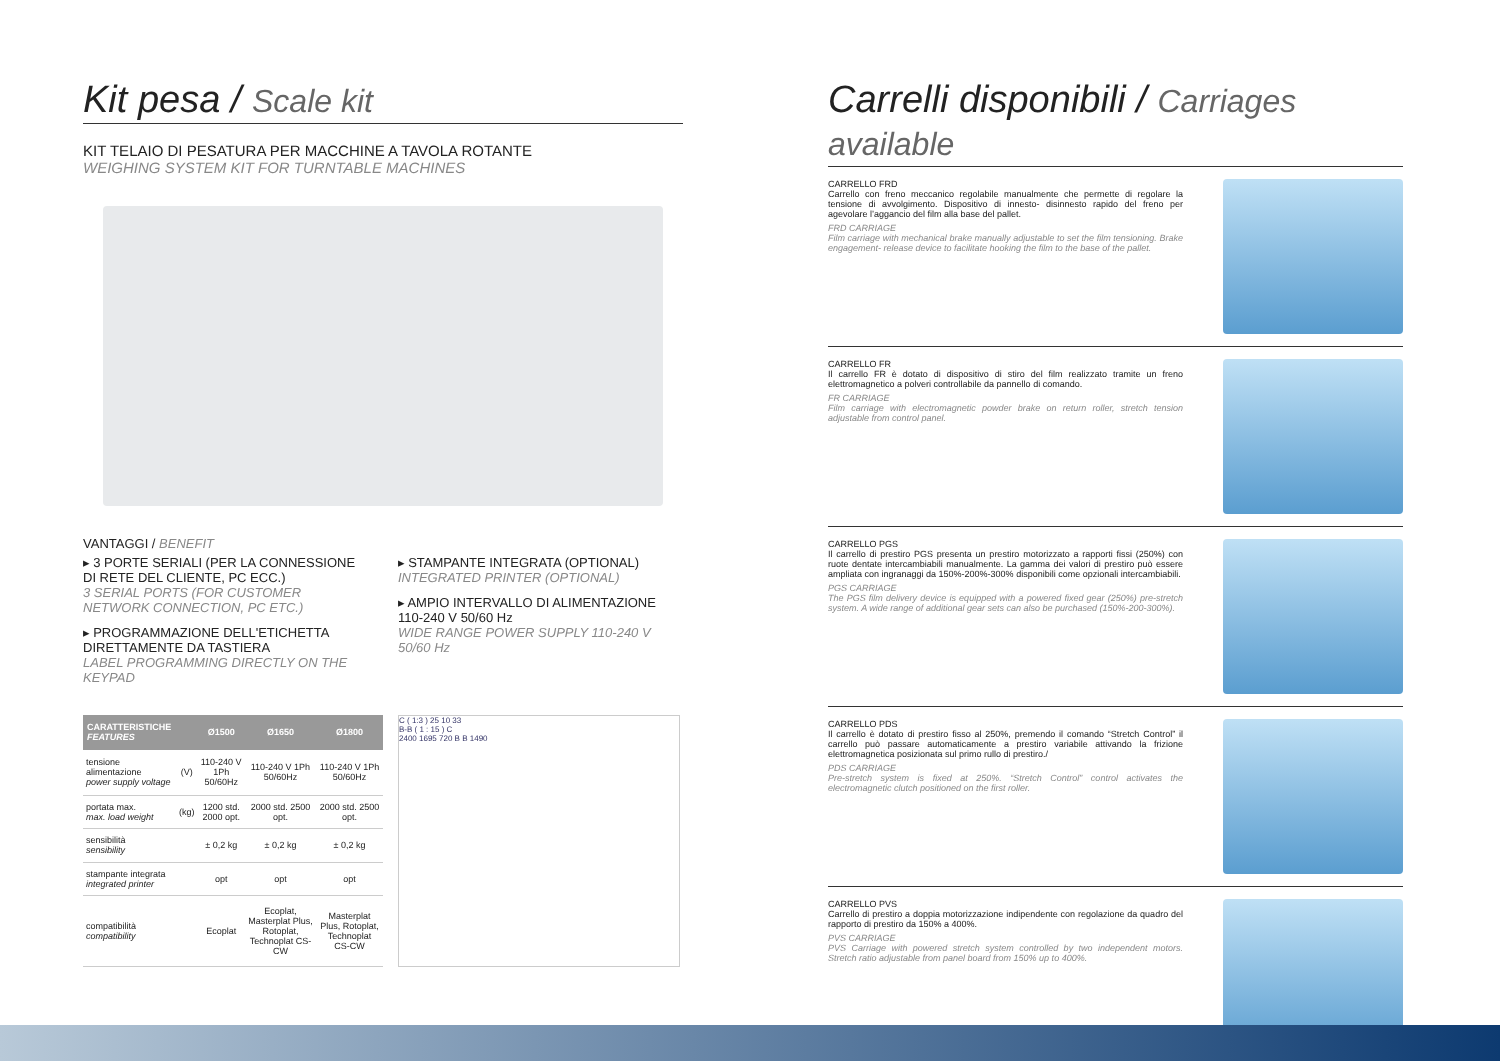Kit pesa / Scale kit
KIT TELAIO DI PESATURA PER MACCHINE A TAVOLA ROTANTE
WEIGHING SYSTEM KIT FOR TURNTABLE MACHINES
VANTAGGI / BENEFIT
▸ 3 PORTE SERIALI (PER LA CONNESSIONE DI RETE DEL CLIENTE, PC ECC.)
3 SERIAL PORTS (FOR CUSTOMER NETWORK CONNECTION, PC ETC.)
▸ PROGRAMMAZIONE DELL'ETICHETTA DIRETTAMENTE DA TASTIERA
LABEL PROGRAMMING DIRECTLY ON THE KEYPAD
▸ STAMPANTE INTEGRATA (OPTIONAL)
INTEGRATED PRINTER (OPTIONAL)
▸ AMPIO INTERVALLO DI ALIMENTAZIONE 110-240 V 50/60 Hz
WIDE RANGE POWER SUPPLY 110-240 V 50/60 Hz
| CARATTERISTICHE FEATURES | | Ø1500 | Ø1650 | Ø1800 |
| --- | --- | --- | --- | --- |
| tensione alimentazione power supply voltage | (V) | 110-240 V 1Ph 50/60Hz | 110-240 V 1Ph 50/60Hz | 110-240 V 1Ph 50/60Hz |
| portata max. max. load weight | (kg) | 1200 std. 2000 opt. | 2000 std. 2500 opt. | 2000 std. 2500 opt. |
| sensibilità sensibility | | ± 0,2 kg | ± 0,2 kg | ± 0,2 kg |
| stampante integrata integrated printer | | opt | opt | opt |
| compatibilità compatibility | | Ecoplat | Ecoplat, Masterplat Plus, Rotoplat, Technoplat CS-CW | Masterplat Plus, Rotoplat, Technoplat CS-CW |
C ( 1:3 ) 25 10 33
B-B ( 1 : 15 ) C
2400 1695 720 B B 1490
Carrelli disponibili / Carriages available
CARRELLO FRD
Carrello con freno meccanico regolabile manualmente che permette di regolare la tensione di avvolgimento. Dispositivo di innesto- disinnesto rapido del freno per agevolare l’aggancio del film alla base del pallet.
FRD CARRIAGE
Film carriage with mechanical brake manually adjustable to set the film tensioning. Brake engagement- release device to facilitate hooking the film to the base of the pallet.
CARRELLO FR
Il carrello FR è dotato di dispositivo di stiro del film realizzato tramite un freno elettromagnetico a polveri controllabile da pannello di comando.
FR CARRIAGE
Film carriage with electromagnetic powder brake on return roller, stretch tension adjustable from control panel.
CARRELLO PGS
Il carrello di prestiro PGS presenta un prestiro motorizzato a rapporti fissi (250%) con ruote dentate intercambiabili manualmente. La gamma dei valori di prestiro può essere ampliata con ingranaggi da 150%-200%-300% disponibili come opzionali intercambiabili.
PGS CARRIAGE
The PGS film delivery device is equipped with a powered fixed gear (250%) pre-stretch system. A wide range of additional gear sets can also be purchased (150%-200-300%).
CARRELLO PDS
Il carrello è dotato di prestiro fisso al 250%, premendo il comando “Stretch Control” il carrello può passare automaticamente a prestiro variabile attivando la frizione elettromagnetica posizionata sul primo rullo di prestiro./
PDS CARRIAGE
Pre-stretch system is fixed at 250%. “Stretch Control” control activates the electromagnetic clutch positioned on the first roller.
CARRELLO PVS
Carrello di prestiro a doppia motorizzazione indipendente con regolazione da quadro del rapporto di prestiro da 150% a 400%.
PVS CARRIAGE
PVS Carriage with powered stretch system controlled by two independent motors. Stretch ratio adjustable from panel board from 150% up to 400%.